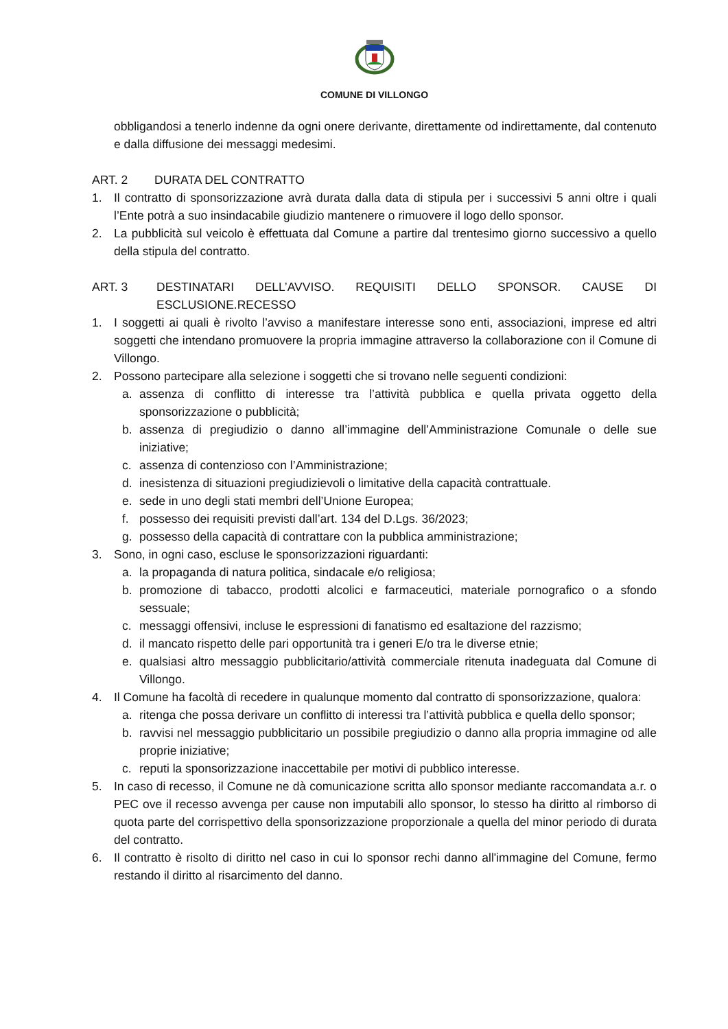COMUNE DI VILLONGO
obbligandosi a tenerlo indenne da ogni onere derivante, direttamente od indirettamente, dal contenuto e dalla diffusione dei messaggi medesimi.
ART. 2 DURATA DEL CONTRATTO
1. Il contratto di sponsorizzazione avrà durata dalla data di stipula per i successivi 5 anni oltre i quali l’Ente potrà a suo insindacabile giudizio mantenere o rimuovere il logo dello sponsor.
2. La pubblicità sul veicolo è effettuata dal Comune a partire dal trentesimo giorno successivo a quello della stipula del contratto.
ART. 3 DESTINATARI DELL’AVVISO. REQUISITI DELLO SPONSOR. CAUSE DI ESCLUSIONE.RECESSO
1. I soggetti ai quali è rivolto l’avviso a manifestare interesse sono enti, associazioni, imprese ed altri soggetti che intendano promuovere la propria immagine attraverso la collaborazione con il Comune di Villongo.
2. Possono partecipare alla selezione i soggetti che si trovano nelle seguenti condizioni:
a. assenza di conflitto di interesse tra l’attività pubblica e quella privata oggetto della sponsorizzazione o pubblicità;
b. assenza di pregiudizio o danno all’immagine dell’Amministrazione Comunale o delle sue iniziative;
c. assenza di contenzioso con l’Amministrazione;
d. inesistenza di situazioni pregiudizievoli o limitative della capacità contrattuale.
e. sede in uno degli stati membri dell’Unione Europea;
f. possesso dei requisiti previsti dall’art. 134 del D.Lgs. 36/2023;
g. possesso della capacità di contrattare con la pubblica amministrazione;
3. Sono, in ogni caso, escluse le sponsorizzazioni riguardanti:
a. la propaganda di natura politica, sindacale e/o religiosa;
b. promozione di tabacco, prodotti alcolici e farmaceutici, materiale pornografico o a sfondo sessuale;
c. messaggi offensivi, incluse le espressioni di fanatismo ed esaltazione del razzismo;
d. il mancato rispetto delle pari opportunità tra i generi E/o tra le diverse etnie;
e. qualsiasi altro messaggio pubblicitario/attività commerciale ritenuta inadeguata dal Comune di Villongo.
4. Il Comune ha facoltà di recedere in qualunque momento dal contratto di sponsorizzazione, qualora:
a. ritenga che possa derivare un conflitto di interessi tra l’attività pubblica e quella dello sponsor;
b. ravvisi nel messaggio pubblicitario un possibile pregiudizio o danno alla propria immagine od alle proprie iniziative;
c. reputi la sponsorizzazione inaccettabile per motivi di pubblico interesse.
5. In caso di recesso, il Comune ne dà comunicazione scritta allo sponsor mediante raccomandata a.r. o PEC ove il recesso avvenga per cause non imputabili allo sponsor, lo stesso ha diritto al rimborso di quota parte del corrispettivo della sponsorizzazione proporzionale a quella del minor periodo di durata del contratto.
6. Il contratto è risolto di diritto nel caso in cui lo sponsor rechi danno all'immagine del Comune, fermo restando il diritto al risarcimento del danno.